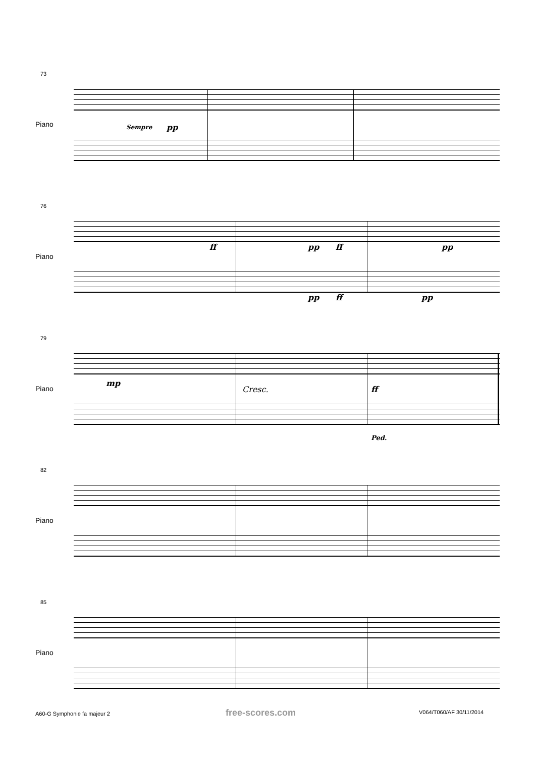73
Piano Sempre pp
76
Piano
ff pp ff pp
pp ff pp
79
Piano
mp
Cresc. ff
Ped.
82
Piano
85
Piano
A60-G Symphonie fa majeur 2 free-scores.com V064/T060/AF 30/11/2014